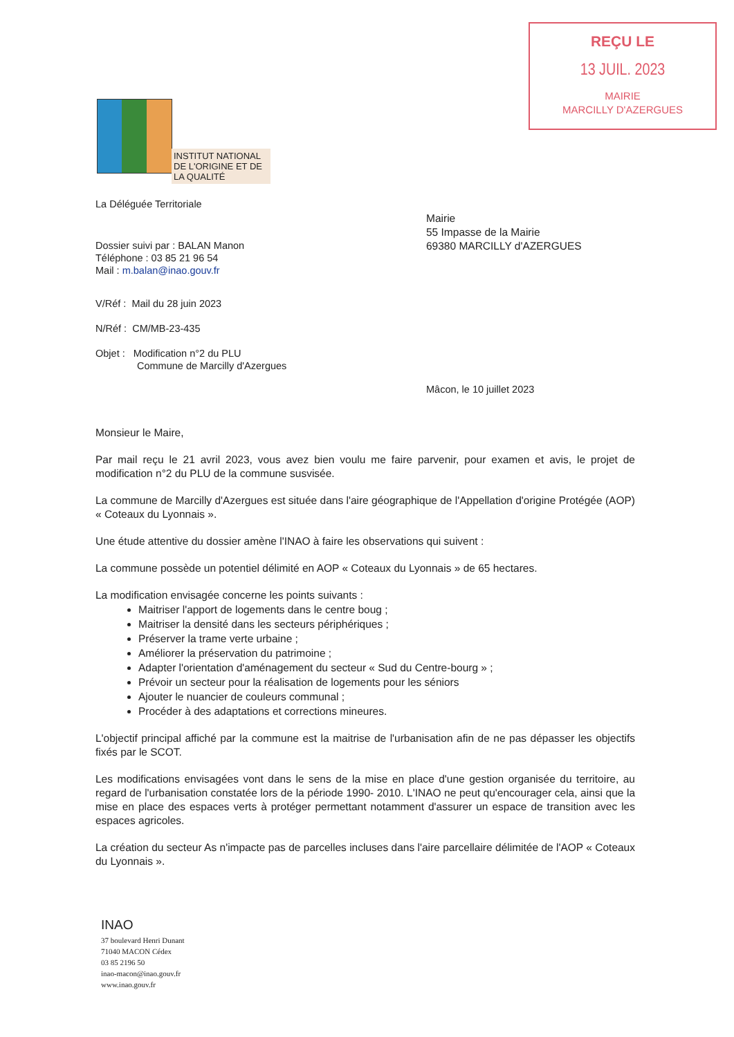REÇU LE
13 JUIL. 2023
MAIRIE
MARCILLY D'AZERGUES
INSTITUT NATIONAL DE L'ORIGINE ET DE LA QUALITÉ
Mairie
55 Impasse de la Mairie
69380 MARCILLY d'AZERGUES
La Déléguée Territoriale
Dossier suivi par : BALAN Manon
Téléphone : 03 85 21 96 54
Mail : m.balan@inao.gouv.fr
V/Réf : Mail du 28 juin 2023
N/Réf : CM/MB-23-435
Objet : Modification n°2 du PLU
Commune de Marcilly d'Azergues
Mâcon, le 10 juillet 2023
Monsieur le Maire,
Par mail reçu le 21 avril 2023, vous avez bien voulu me faire parvenir, pour examen et avis, le projet de modification n°2 du PLU de la commune susvisée.
La commune de Marcilly d'Azergues est située dans l'aire géographique de l'Appellation d'origine Protégée (AOP) « Coteaux du Lyonnais ».
Une étude attentive du dossier amène l'INAO à faire les observations qui suivent :
La commune possède un potentiel délimité en AOP « Coteaux du Lyonnais » de 65 hectares.
La modification envisagée concerne les points suivants :
Maitriser l'apport de logements dans le centre boug ;
Maitriser la densité dans les secteurs périphériques ;
Préserver la trame verte urbaine ;
Améliorer la préservation du patrimoine ;
Adapter l'orientation d'aménagement du secteur « Sud du Centre-bourg » ;
Prévoir un secteur pour la réalisation de logements pour les séniors
Ajouter le nuancier de couleurs communal ;
Procéder à des adaptations et corrections mineures.
L'objectif principal affiché par la commune est la maitrise de l'urbanisation afin de ne pas dépasser les objectifs fixés par le SCOT.
Les modifications envisagées vont dans le sens de la mise en place d'une gestion organisée du territoire, au regard de l'urbanisation constatée lors de la période 1990- 2010. L'INAO ne peut qu'encourager cela, ainsi que la mise en place des espaces verts à protéger permettant notamment d'assurer un espace de transition avec les espaces agricoles.
La création du secteur As n'impacte pas de parcelles incluses dans l'aire parcellaire délimitée de l'AOP « Coteaux du Lyonnais ».
INAO
37 boulevard Henri Dunant
71040 MACON Cédex
03 85 2196 50
inao-macon@inao.gouv.fr
www.inao.gouv.fr